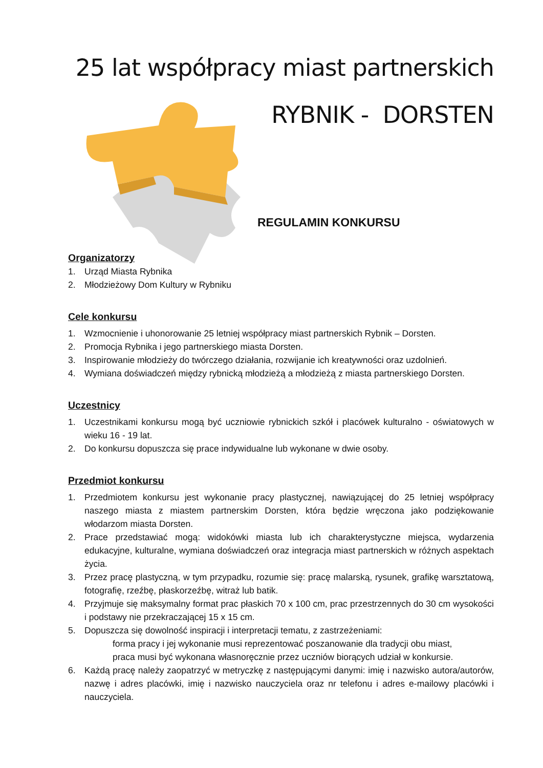25 lat współpracy miast partnerskich
RYBNIK - DORSTEN
REGULAMIN KONKURSU
Organizatorzy
1. Urząd Miasta Rybnika
2. Młodzieżowy Dom Kultury w Rybniku
Cele konkursu
1. Wzmocnienie i uhonorowanie 25 letniej współpracy miast partnerskich Rybnik – Dorsten.
2. Promocja Rybnika i jego partnerskiego miasta Dorsten.
3. Inspirowanie młodzieży do twórczego działania, rozwijanie ich kreatywności oraz uzdolnień.
4. Wymiana doświadczeń między rybnicką młodzieżą a młodzieżą z miasta partnerskiego Dorsten.
Uczestnicy
1. Uczestnikami konkursu mogą być uczniowie rybnickich szkół i placówek kulturalno - oświatowych w wieku 16 - 19 lat.
2. Do konkursu dopuszcza się prace indywidualne lub wykonane w dwie osoby.
Przedmiot konkursu
1. Przedmiotem konkursu jest wykonanie pracy plastycznej, nawiązującej do 25 letniej współpracy naszego miasta z miastem partnerskim Dorsten, która będzie wręczona jako podziękowanie włodarzom miasta Dorsten.
2. Prace przedstawiać mogą: widokówki miasta lub ich charakterystyczne miejsca, wydarzenia edukacyjne, kulturalne, wymiana doświadczeń oraz integracja miast partnerskich w różnych aspektach życia.
3. Przez pracę plastyczną, w tym przypadku, rozumie się: pracę malarską, rysunek, grafikę warsztatową, fotografię, rzeźbę, płaskorzeźbę, witraż lub batik.
4. Przyjmuje się maksymalny format prac płaskich 70 x 100 cm, prac przestrzennych do 30 cm wysokości i podstawy nie przekraczającej 15 x 15 cm.
5. Dopuszcza się dowolność inspiracji i interpretacji tematu, z zastrzeżeniami:
forma pracy i jej wykonanie musi reprezentować poszanowanie dla tradycji obu miast,
praca musi być wykonana własnoręcznie przez uczniów biorących udział w konkursie.
6. Każdą pracę należy zaopatrzyć w metryczkę z następującymi danymi: imię i nazwisko autora/autorów, nazwę i adres placówki, imię i nazwisko nauczyciela oraz nr telefonu i adres e-mailowy placówki i nauczyciela.